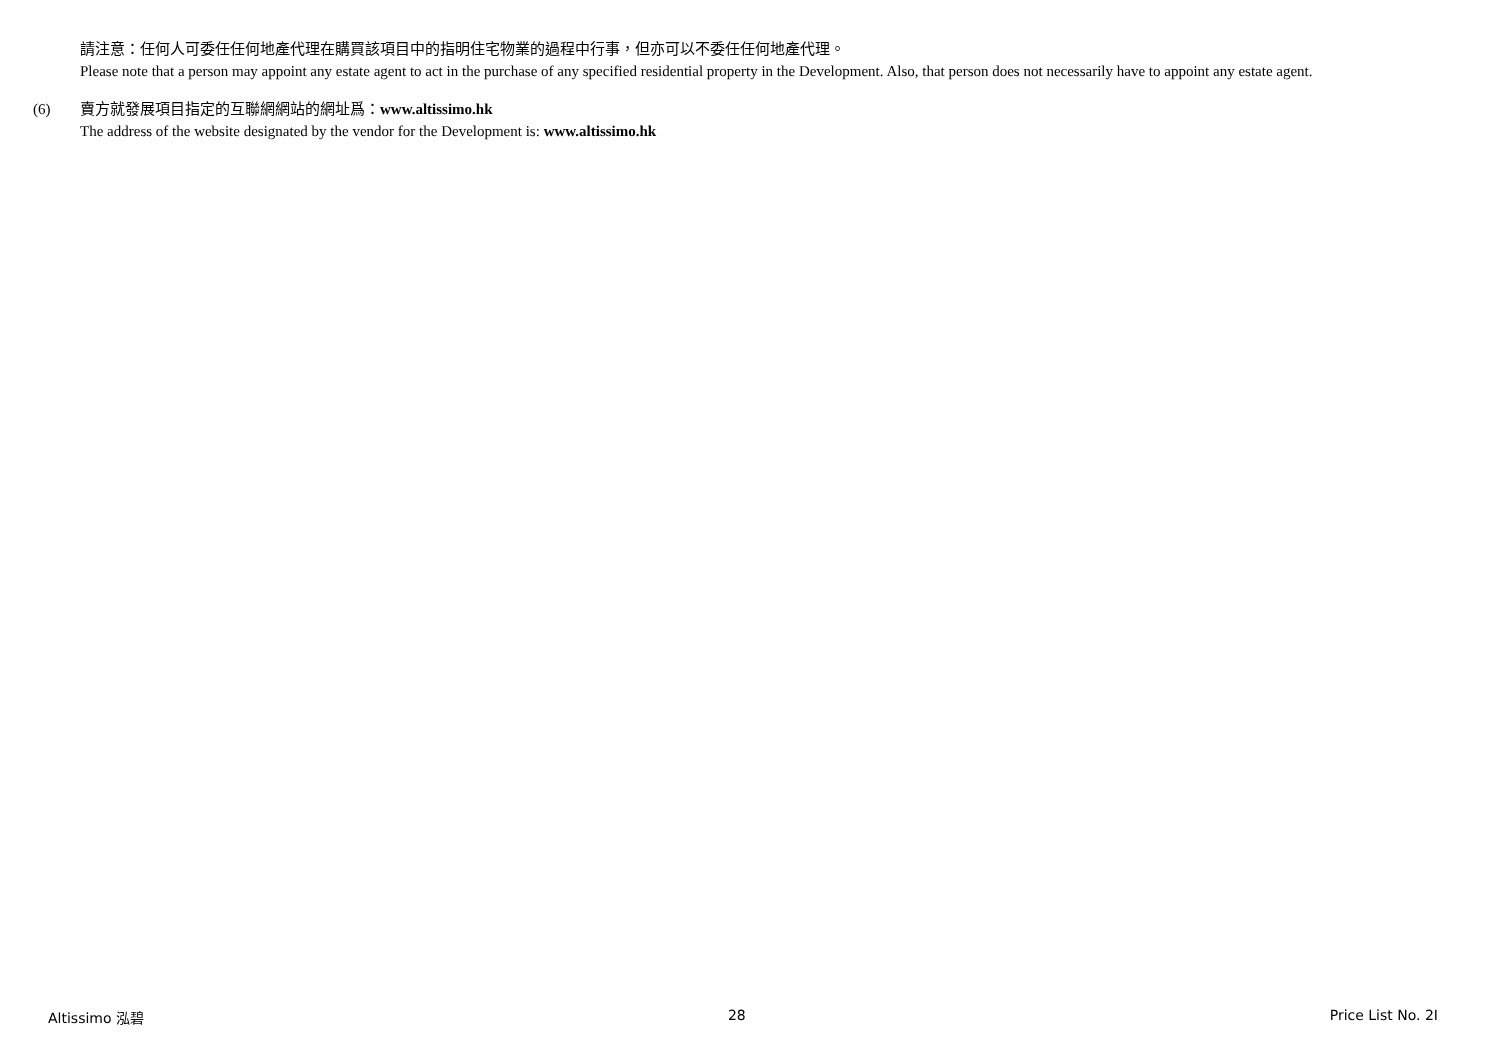請注意：任何人可委任任何地產代理在購買該項目中的指明住宅物業的過程中行事，但亦可以不委任任何地產代理。
Please note that a person may appoint any estate agent to act in the purchase of any specified residential property in the Development. Also, that person does not necessarily have to appoint any estate agent.
(6) 賣方就發展項目指定的互聯網網站的網址爲：www.altissimo.hk
The address of the website designated by the vendor for the Development is: www.altissimo.hk
Altissimo 泓碧 28 Price List No. 2I